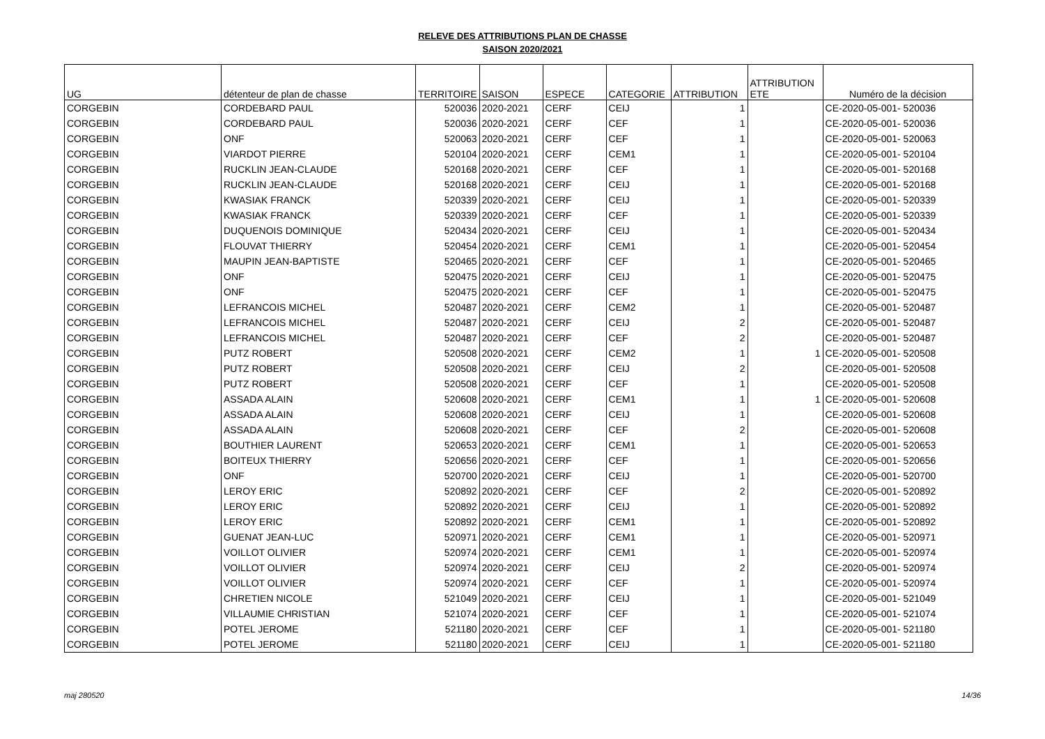RELEVE DES ATTRIBUTIONS PLAN DE CHASSE
SAISON 2020/2021
| UG | détenteur de plan de chasse | TERRITOIRE | SAISON | ESPECE | CATEGORIE | ATTRIBUTION | ATTRIBUTION ETE | Numéro de la décision |
| --- | --- | --- | --- | --- | --- | --- | --- | --- |
| CORGEBIN | CORDEBARD PAUL | 520036 | 2020-2021 | CERF | CEIJ | 1 | | CE-2020-05-001- 520036 |
| CORGEBIN | CORDEBARD PAUL | 520036 | 2020-2021 | CERF | CEF | 1 | | CE-2020-05-001- 520036 |
| CORGEBIN | ONF | 520063 | 2020-2021 | CERF | CEF | 1 | | CE-2020-05-001- 520063 |
| CORGEBIN | VIARDOT PIERRE | 520104 | 2020-2021 | CERF | CEM1 | 1 | | CE-2020-05-001- 520104 |
| CORGEBIN | RUCKLIN JEAN-CLAUDE | 520168 | 2020-2021 | CERF | CEF | 1 | | CE-2020-05-001- 520168 |
| CORGEBIN | RUCKLIN JEAN-CLAUDE | 520168 | 2020-2021 | CERF | CEIJ | 1 | | CE-2020-05-001- 520168 |
| CORGEBIN | KWASIAK FRANCK | 520339 | 2020-2021 | CERF | CEIJ | 1 | | CE-2020-05-001- 520339 |
| CORGEBIN | KWASIAK FRANCK | 520339 | 2020-2021 | CERF | CEF | 1 | | CE-2020-05-001- 520339 |
| CORGEBIN | DUQUENOIS DOMINIQUE | 520434 | 2020-2021 | CERF | CEIJ | 1 | | CE-2020-05-001- 520434 |
| CORGEBIN | FLOUVAT THIERRY | 520454 | 2020-2021 | CERF | CEM1 | 1 | | CE-2020-05-001- 520454 |
| CORGEBIN | MAUPIN JEAN-BAPTISTE | 520465 | 2020-2021 | CERF | CEF | 1 | | CE-2020-05-001- 520465 |
| CORGEBIN | ONF | 520475 | 2020-2021 | CERF | CEIJ | 1 | | CE-2020-05-001- 520475 |
| CORGEBIN | ONF | 520475 | 2020-2021 | CERF | CEF | 1 | | CE-2020-05-001- 520475 |
| CORGEBIN | LEFRANCOIS MICHEL | 520487 | 2020-2021 | CERF | CEM2 | 1 | | CE-2020-05-001- 520487 |
| CORGEBIN | LEFRANCOIS MICHEL | 520487 | 2020-2021 | CERF | CEIJ | 2 | | CE-2020-05-001- 520487 |
| CORGEBIN | LEFRANCOIS MICHEL | 520487 | 2020-2021 | CERF | CEF | 2 | | CE-2020-05-001- 520487 |
| CORGEBIN | PUTZ ROBERT | 520508 | 2020-2021 | CERF | CEM2 | 1 | 1 | CE-2020-05-001- 520508 |
| CORGEBIN | PUTZ ROBERT | 520508 | 2020-2021 | CERF | CEIJ | 2 | | CE-2020-05-001- 520508 |
| CORGEBIN | PUTZ ROBERT | 520508 | 2020-2021 | CERF | CEF | 1 | | CE-2020-05-001- 520508 |
| CORGEBIN | ASSADA ALAIN | 520608 | 2020-2021 | CERF | CEM1 | 1 | 1 | CE-2020-05-001- 520608 |
| CORGEBIN | ASSADA ALAIN | 520608 | 2020-2021 | CERF | CEIJ | 1 | | CE-2020-05-001- 520608 |
| CORGEBIN | ASSADA ALAIN | 520608 | 2020-2021 | CERF | CEF | 2 | | CE-2020-05-001- 520608 |
| CORGEBIN | BOUTHIER LAURENT | 520653 | 2020-2021 | CERF | CEM1 | 1 | | CE-2020-05-001- 520653 |
| CORGEBIN | BOITEUX THIERRY | 520656 | 2020-2021 | CERF | CEF | 1 | | CE-2020-05-001- 520656 |
| CORGEBIN | ONF | 520700 | 2020-2021 | CERF | CEIJ | 1 | | CE-2020-05-001- 520700 |
| CORGEBIN | LEROY ERIC | 520892 | 2020-2021 | CERF | CEF | 2 | | CE-2020-05-001- 520892 |
| CORGEBIN | LEROY ERIC | 520892 | 2020-2021 | CERF | CEIJ | 1 | | CE-2020-05-001- 520892 |
| CORGEBIN | LEROY ERIC | 520892 | 2020-2021 | CERF | CEM1 | 1 | | CE-2020-05-001- 520892 |
| CORGEBIN | GUENAT JEAN-LUC | 520971 | 2020-2021 | CERF | CEM1 | 1 | | CE-2020-05-001- 520971 |
| CORGEBIN | VOILLOT OLIVIER | 520974 | 2020-2021 | CERF | CEM1 | 1 | | CE-2020-05-001- 520974 |
| CORGEBIN | VOILLOT OLIVIER | 520974 | 2020-2021 | CERF | CEIJ | 2 | | CE-2020-05-001- 520974 |
| CORGEBIN | VOILLOT OLIVIER | 520974 | 2020-2021 | CERF | CEF | 1 | | CE-2020-05-001- 520974 |
| CORGEBIN | CHRETIEN NICOLE | 521049 | 2020-2021 | CERF | CEIJ | 1 | | CE-2020-05-001- 521049 |
| CORGEBIN | VILLAUMIE CHRISTIAN | 521074 | 2020-2021 | CERF | CEF | 1 | | CE-2020-05-001- 521074 |
| CORGEBIN | POTEL JEROME | 521180 | 2020-2021 | CERF | CEF | 1 | | CE-2020-05-001- 521180 |
| CORGEBIN | POTEL JEROME | 521180 | 2020-2021 | CERF | CEIJ | 1 | | CE-2020-05-001- 521180 |
maj 280520 14/36